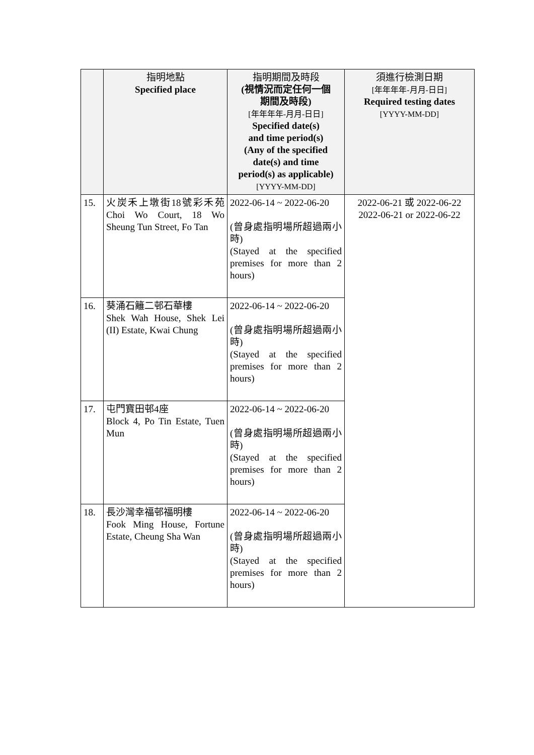| | 指明地點 Specified place | 指明期間及時段 (視情況而定任何一個 期間及時段) [年年年年-月月-日日] Specified date(s) and time period(s) (Any of the specified date(s) and time period(s) as applicable) [YYYY-MM-DD] | 須進行檢測日期 [年年年年-月月-日日] Required testing dates [YYYY-MM-DD] |
| --- | --- | --- | --- |
| 15. | 火炭禾上墩街18號彩禾苑 Choi Wo Court, 18 Wo Sheung Tun Street, Fo Tan | 2022-06-14 ~ 2022-06-20 (曾身處指明場所超過兩小時) (Stayed at the specified premises for more than 2 hours) | 2022-06-21 或 2022-06-22 2022-06-21 or 2022-06-22 |
| 16. | 葵涌石籬二邨石華樓 Shek Wah House, Shek Lei (II) Estate, Kwai Chung | 2022-06-14 ~ 2022-06-20 (曾身處指明場所超過兩小時) (Stayed at the specified premises for more than 2 hours) | |
| 17. | 屯門寶田邨4座 Block 4, Po Tin Estate, Tuen Mun | 2022-06-14 ~ 2022-06-20 (曾身處指明場所超過兩小時) (Stayed at the specified premises for more than 2 hours) | |
| 18. | 長沙灣幸福邨福明樓 Fook Ming House, Fortune Estate, Cheung Sha Wan | 2022-06-14 ~ 2022-06-20 (曾身處指明場所超過兩小時) (Stayed at the specified premises for more than 2 hours) | |